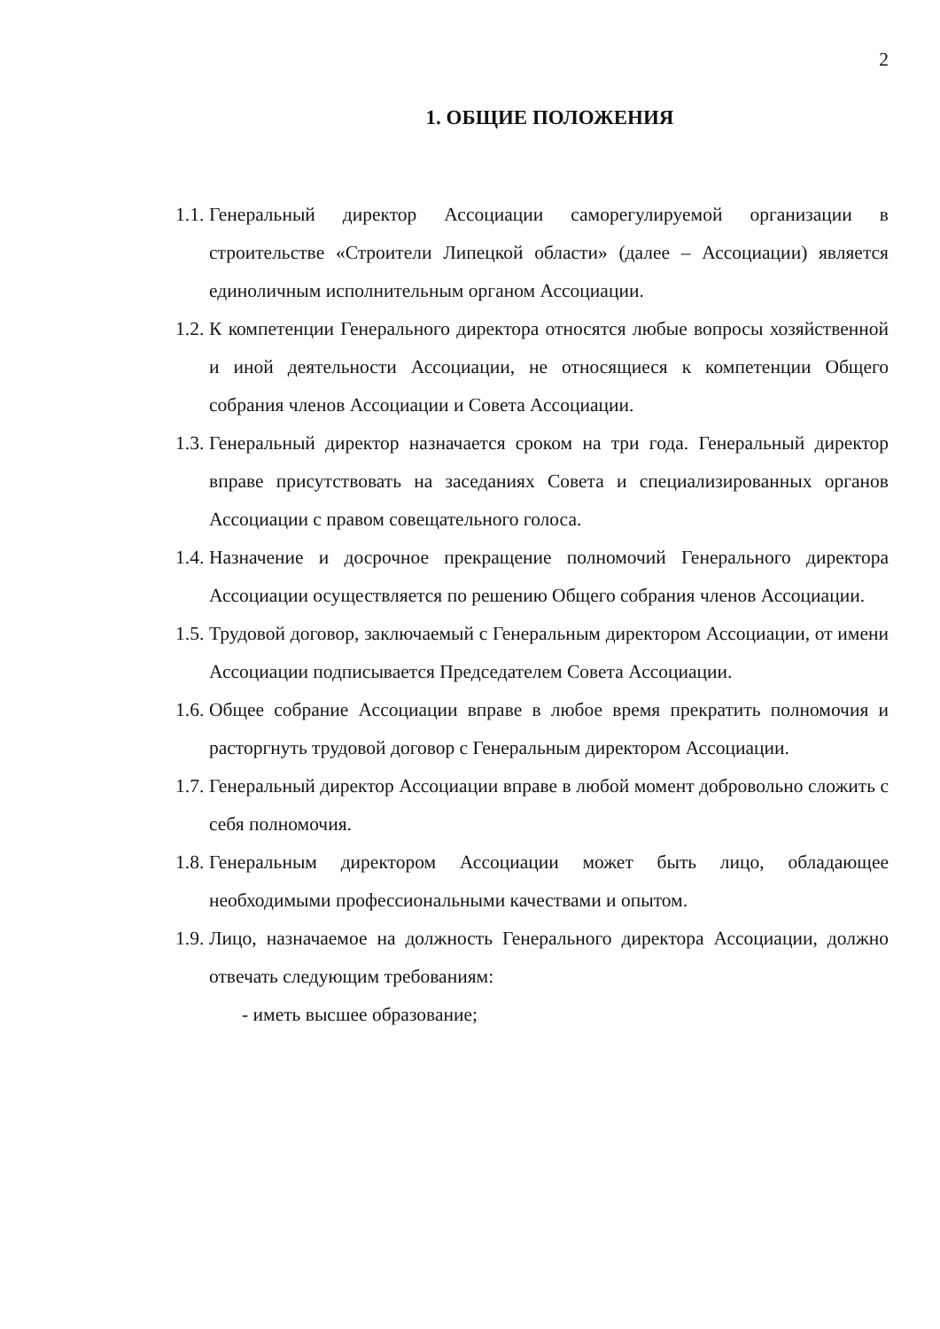2
1. ОБЩИЕ ПОЛОЖЕНИЯ
1.1. Генеральный директор Ассоциации саморегулируемой организации в строительстве «Строители Липецкой области» (далее – Ассоциации) является единоличным исполнительным органом Ассоциации.
1.2. К компетенции Генерального директора относятся любые вопросы хозяйственной и иной деятельности Ассоциации, не относящиеся к компетенции Общего собрания членов Ассоциации и Совета Ассоциации.
1.3. Генеральный директор назначается сроком на три года. Генеральный директор вправе присутствовать на заседаниях Совета и специализированных органов Ассоциации с правом совещательного голоса.
1.4. Назначение и досрочное прекращение полномочий Генерального директора Ассоциации осуществляется по решению Общего собрания членов Ассоциации.
1.5. Трудовой договор, заключаемый с Генеральным директором Ассоциации, от имени Ассоциации подписывается Председателем Совета Ассоциации.
1.6. Общее собрание Ассоциации вправе в любое время прекратить полномочия и расторгнуть трудовой договор с Генеральным директором Ассоциации.
1.7. Генеральный директор Ассоциации вправе в любой момент добровольно сложить с себя полномочия.
1.8. Генеральным директором Ассоциации может быть лицо, обладающее необходимыми профессиональными качествами и опытом.
1.9. Лицо, назначаемое на должность Генерального директора Ассоциации, должно отвечать следующим требованиям:
- иметь высшее образование;